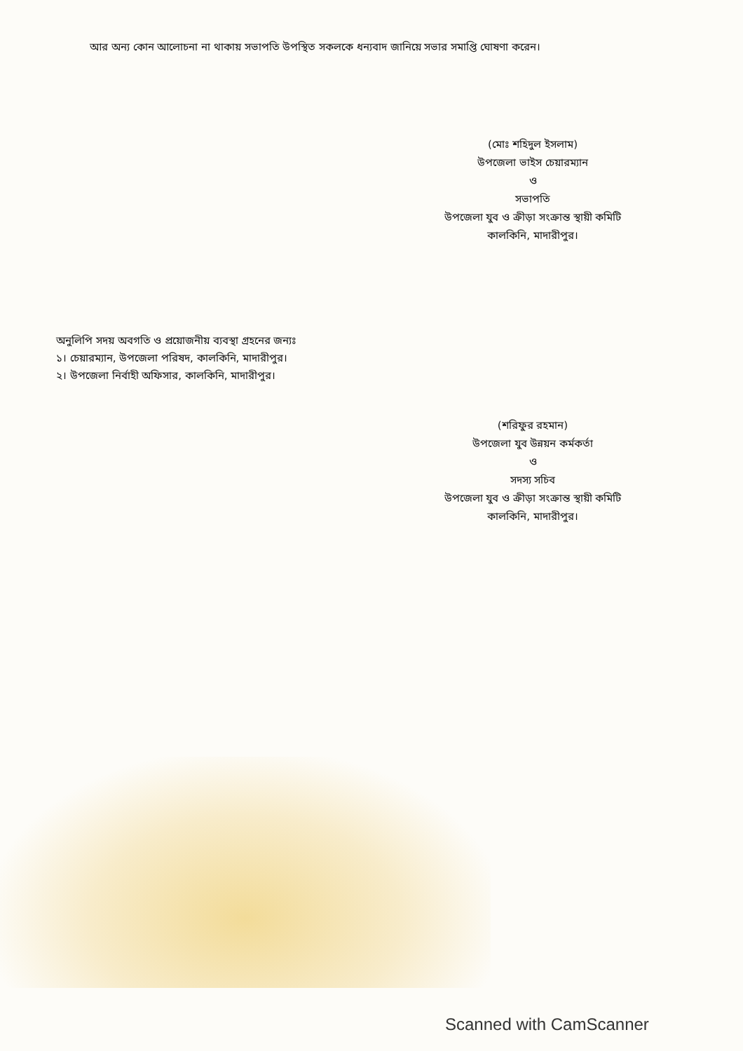আর অন্য কোন আলোচনা না থাকায় সভাপতি উপস্থিত সকলকে ধন্যবাদ জানিয়ে সভার সমাপ্তি ঘোষণা করেন।
(মোঃ শহিদুল ইসলাম)
উপজেলা ভাইস চেয়ারম্যান
ও
সভাপতি
উপজেলা যুব ও ক্রীড়া সংক্রান্ত স্থায়ী কমিটি
কালকিনি, মাদারীপুর।
অনুলিপি সদয় অবগতি ও প্রয়োজনীয় ব্যবস্থা গ্রহনের জন্যঃ
১। চেয়ারম্যান, উপজেলা পরিষদ, কালকিনি, মাদারীপুর।
২। উপজেলা নির্বাহী অফিসার, কালকিনি, মাদারীপুর।
(শরিফুর রহমান)
উপজেলা যুব উন্নয়ন কর্মকর্তা
ও
সদস্য সচিব
উপজেলা যুব ও ক্রীড়া সংক্রান্ত স্থায়ী কমিটি
কালকিনি, মাদারীপুর।
Scanned with CamScanner